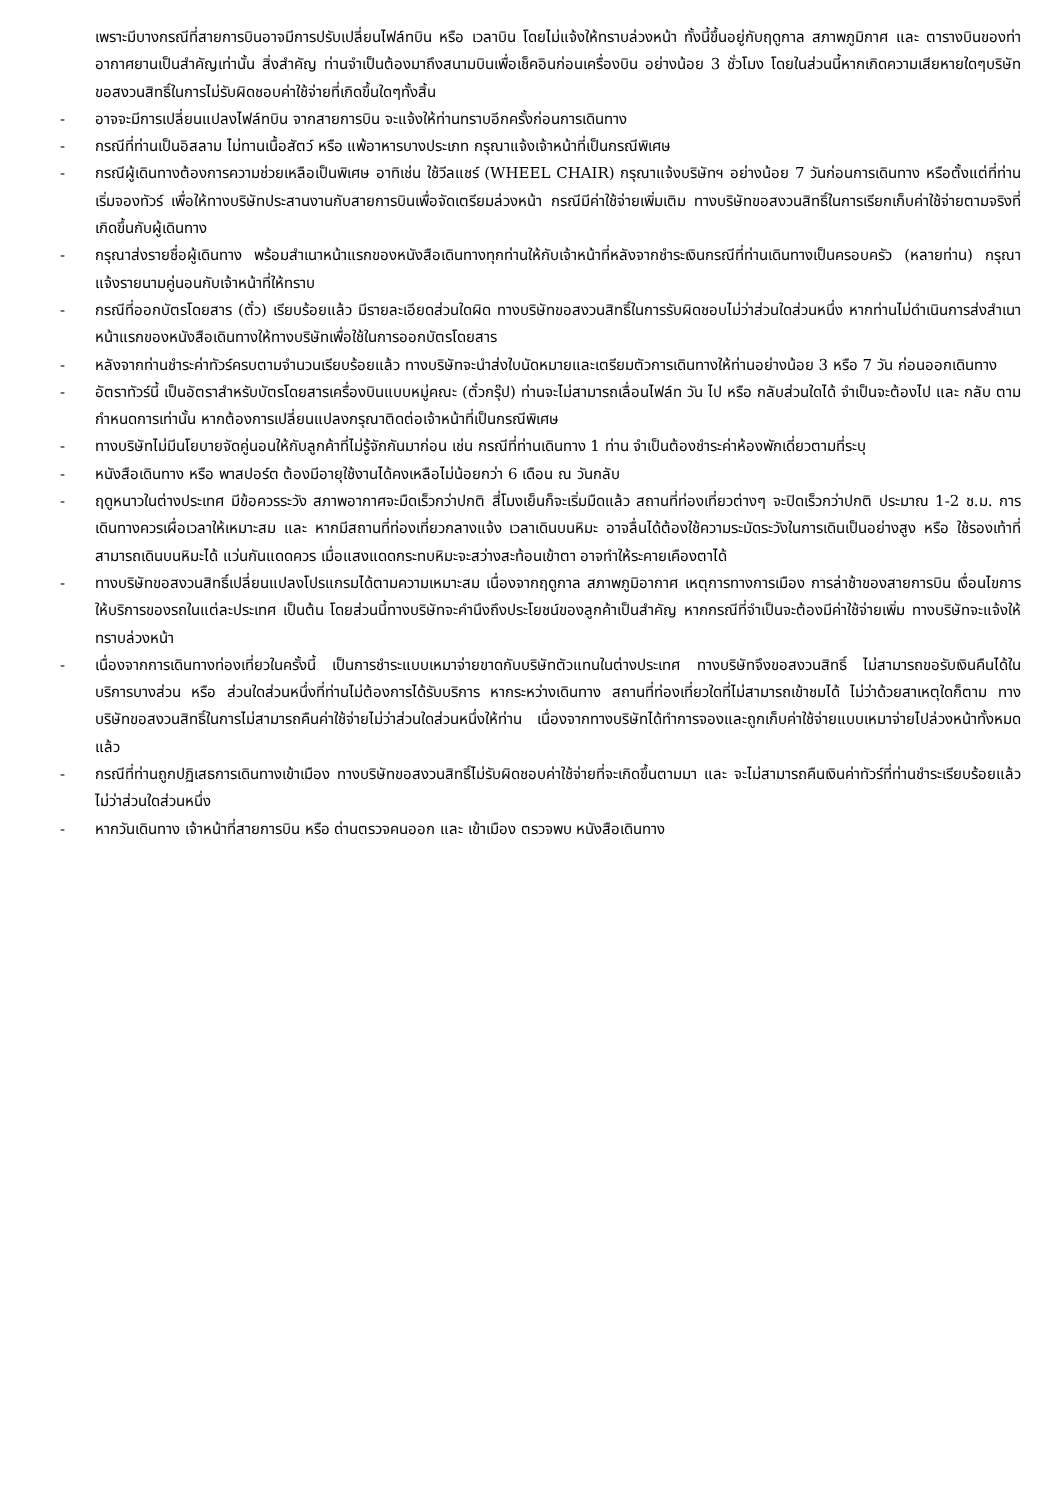เพราะมีบางกรณีที่สายการบินอาจมีการปรับเปลี่ยนไฟล์ทบิน หรือ เวลาบิน โดยไม่แจ้งให้ทราบล่วงหน้า ทั้งนี้ขึ้นอยู่กับฤดูกาล สภาพภูมิกาศ และ ตารางบินของท่าอากาศยานเป็นสำคัญเท่านั้น สิ่งสำคัญ ท่านจำเป็นต้องมาถึงสนามบินเพื่อเช็คอินก่อนเครื่องบิน อย่างน้อย 3 ชั่วโมง โดยในส่วนนี้หากเกิดความเสียหายใดๆบริษัทขอสงวนสิทธิ์ในการไม่รับผิดชอบค่าใช้จ่ายที่เกิดขึ้นใดๆทั้งสิ้น
- อาจจะมีการเปลี่ยนแปลงไฟล์ทบิน จากสายการบิน จะแจ้งให้ท่านทราบอีกครั้งก่อนการเดินทาง
- กรณีที่ท่านเป็นอิสลาม ไม่ทานเนื้อสัตว์ หรือ แพ้อาหารบางประเภท กรุณาแจ้งเจ้าหน้าที่เป็นกรณีพิเศษ
- กรณีผู้เดินทางต้องการความช่วยเหลือเป็นพิเศษ อาทิเช่น ใช้วีลแชร์ (WHEEL CHAIR) กรุณาแจ้งบริษัทฯ อย่างน้อย 7 วันก่อนการเดินทาง หรือตั้งแต่ที่ท่านเริ่มจองทัวร์ เพื่อให้ทางบริษัทประสานงานกับสายการบินเพื่อจัดเตรียมล่วงหน้า กรณีมีค่าใช้จ่ายเพิ่มเติม ทางบริษัทขอสงวนสิทธิ์ในการเรียกเก็บค่าใช้จ่ายตามจริงที่เกิดขึ้นกับผู้เดินทาง
- กรุณาส่งรายชื่อผู้เดินทาง พร้อมสำเนาหน้าแรกของหนังสือเดินทางทุกท่านให้กับเจ้าหน้าที่หลังจากชำระเงินกรณีที่ท่านเดินทางเป็นครอบครัว (หลายท่าน) กรุณาแจ้งรายนามคู่นอนกับเจ้าหน้าที่ให้ทราบ
- กรณีที่ออกบัตรโดยสาร (ตั๋ว) เรียบร้อยแล้ว มีรายละเอียดส่วนใดผิด ทางบริษัทขอสงวนสิทธิ์ในการรับผิดชอบไม่ว่าส่วนใดส่วนหนึ่ง หากท่านไม่ดำเนินการส่งสำเนาหน้าแรกของหนังสือเดินทางให้ทางบริษัทเพื่อใช้ในการออกบัตรโดยสาร
- หลังจากท่านชำระค่าทัวร์ครบตามจำนวนเรียบร้อยแล้ว ทางบริษัทจะนำส่งใบนัดหมายและเตรียมตัวการเดินทางให้ท่านอย่างน้อย 3 หรือ 7 วัน ก่อนออกเดินทาง
- อัตราทัวร์นี้ เป็นอัตราสำหรับบัตรโดยสารเครื่องบินแบบหมู่คณะ (ตั๋วกรุ๊ป) ท่านจะไม่สามารถเลื่อนไฟล์ท วัน ไป หรือ กลับส่วนใดได้ จำเป็นจะต้องไป และ กลับ ตามกำหนดการเท่านั้น หากต้องการเปลี่ยนแปลงกรุณาติดต่อเจ้าหน้าที่เป็นกรณีพิเศษ
- ทางบริษัทไม่มีนโยบายจัดคู่นอนให้กับลูกค้าที่ไม่รู้จักกันมาก่อน เช่น กรณีที่ท่านเดินทาง 1 ท่าน จำเป็นต้องชำระค่าห้องพักเดี่ยวตามที่ระบุ
- หนังสือเดินทาง หรือ พาสปอร์ต ต้องมีอายุใช้งานได้คงเหลือไม่น้อยกว่า 6 เดือน ณ วันกลับ
- ฤดูหนาวในต่างประเทศ มีข้อควรระวัง สภาพอากาศจะมืดเร็วกว่าปกติ สี่โมงเย็นก็จะเริ่มมืดแล้ว สถานที่ท่องเที่ยวต่างๆ จะปิดเร็วกว่าปกติ ประมาณ 1-2 ช.ม. การเดินทางควรเผื่อเวลาให้เหมาะสม และ หากมีสถานที่ท่องเที่ยวกลางแจ้ง เวลาเดินบนหิมะ อาจลื่นได้ต้องใช้ความระมัดระวังในการเดินเป็นอย่างสูง หรือ ใช้รองเท้าที่สามารถเดินบนหิมะได้ แว่นกันแดดควร เมื่อแสงแดดกระทบหิมะจะสว่างสะท้อนเข้าตา อาจทำให้ระคายเคืองตาได้
- ทางบริษัทขอสงวนสิทธิ์เปลี่ยนแปลงโปรแกรมได้ตามความเหมาะสม เนื่องจากฤดูกาล สภาพภูมิอากาศ เหตุการทางการเมือง การล่าช้าของสายการบิน เงื่อนไขการให้บริการของรถในแต่ละประเทศ เป็นต้น โดยส่วนนี้ทางบริษัทจะคำนึงถึงประโยชน์ของลูกค้าเป็นสำคัญ หากกรณีที่จำเป็นจะต้องมีค่าใช้จ่ายเพิ่ม ทางบริษัทจะแจ้งให้ทราบล่วงหน้า
- เนื่องจากการเดินทางท่องเที่ยวในครั้งนี้ เป็นการชำระแบบเหมาจ่ายขาดกับบริษัทตัวแทนในต่างประเทศ ทางบริษัทจึงขอสงวนสิทธิ์ ไม่สามารถขอรับเงินคืนได้ในบริการบางส่วน หรือ ส่วนใดส่วนหนึ่งที่ท่านไม่ต้องการได้รับบริการ หากระหว่างเดินทาง สถานที่ท่องเที่ยวใดที่ไม่สามารถเข้าชมได้ ไม่ว่าด้วยสาเหตุใดก็ตาม ทางบริษัทขอสงวนสิทธิ์ในการไม่สามารถคืนค่าใช้จ่ายไม่ว่าส่วนใดส่วนหนึ่งให้ท่าน เนื่องจากทางบริษัทได้ทำการจองและถูกเก็บค่าใช้จ่ายแบบเหมาจ่ายไปล่วงหน้าทั้งหมดแล้ว
- กรณีที่ท่านถูกปฏิเสธการเดินทางเข้าเมือง ทางบริษัทขอสงวนสิทธิ์ไม่รับผิดชอบค่าใช้จ่ายที่จะเกิดขึ้นตามมา และ จะไม่สามารถคืนเงินค่าทัวร์ที่ท่านชำระเรียบร้อยแล้วไม่ว่าส่วนใดส่วนหนึ่ง
- หากวันเดินทาง เจ้าหน้าที่สายการบิน หรือ ด่านตรวจคนออก และ เข้าเมือง ตรวจพบ หนังสือเดินทาง